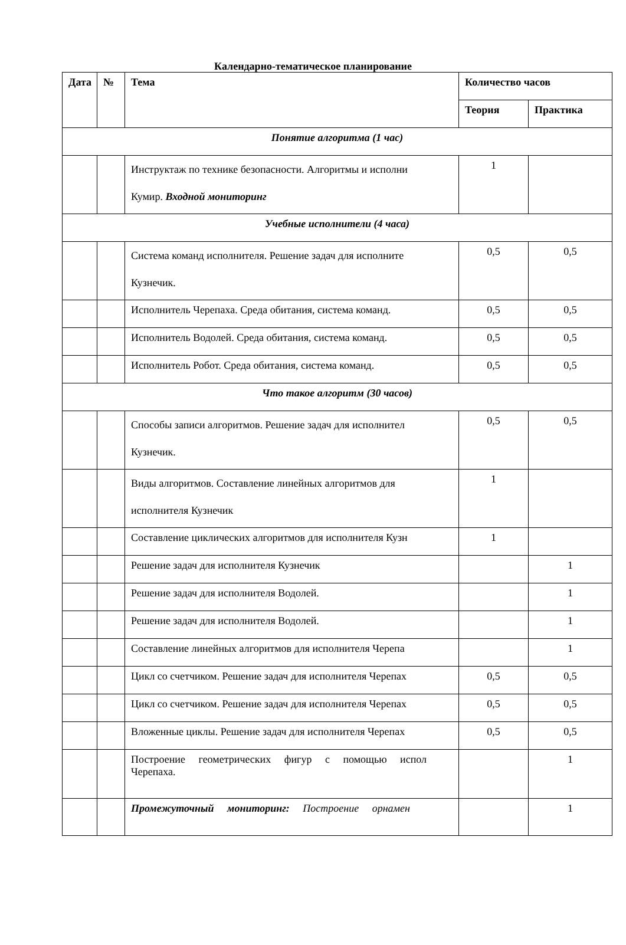Календарно-тематическое планирование
| Дата | № | Тема | Количество часов | |
| --- | --- | --- | --- | --- |
| | | | Теория | Практика |
| Понятие алгоритма (1 час) | | | | |
| | | Инструктаж по технике безопасности. Алгоритмы и исполни Кумир. Входной мониторинг | 1 | |
| Учебные исполнители (4 часа) | | | | |
| | | Система команд исполнителя. Решение задач для исполните Кузнечик. | 0,5 | 0,5 |
| | | Исполнитель Черепаха. Среда обитания, система команд. | 0,5 | 0,5 |
| | | Исполнитель Водолей. Среда обитания, система команд. | 0,5 | 0,5 |
| | | Исполнитель Робот. Среда обитания, система команд. | 0,5 | 0,5 |
| Что такое алгоритм (30 часов) | | | | |
| | | Способы записи алгоритмов. Решение задач для исполнител Кузнечик. | 0,5 | 0,5 |
| | | Виды алгоритмов. Составление линейных алгоритмов для исполнителя Кузнечик | 1 | |
| | | Составление циклических алгоритмов для исполнителя Кузн | 1 | |
| | | Решение задач для исполнителя Кузнечик | | 1 |
| | | Решение задач для исполнителя Водолей. | | 1 |
| | | Решение задач для исполнителя Водолей. | | 1 |
| | | Составление линейных алгоритмов для исполнителя Черепа | | 1 |
| | | Цикл со счетчиком. Решение задач для исполнителя Черепах | 0,5 | 0,5 |
| | | Цикл со счетчиком. Решение задач для исполнителя Черепах | 0,5 | 0,5 |
| | | Вложенные циклы. Решение задач для исполнителя Черепах | 0,5 | 0,5 |
| | | Построение геометрических фигур с помощью испол Черепаха. | | 1 |
| | | Промежуточный мониторинг: Построение орнамен | | 1 |